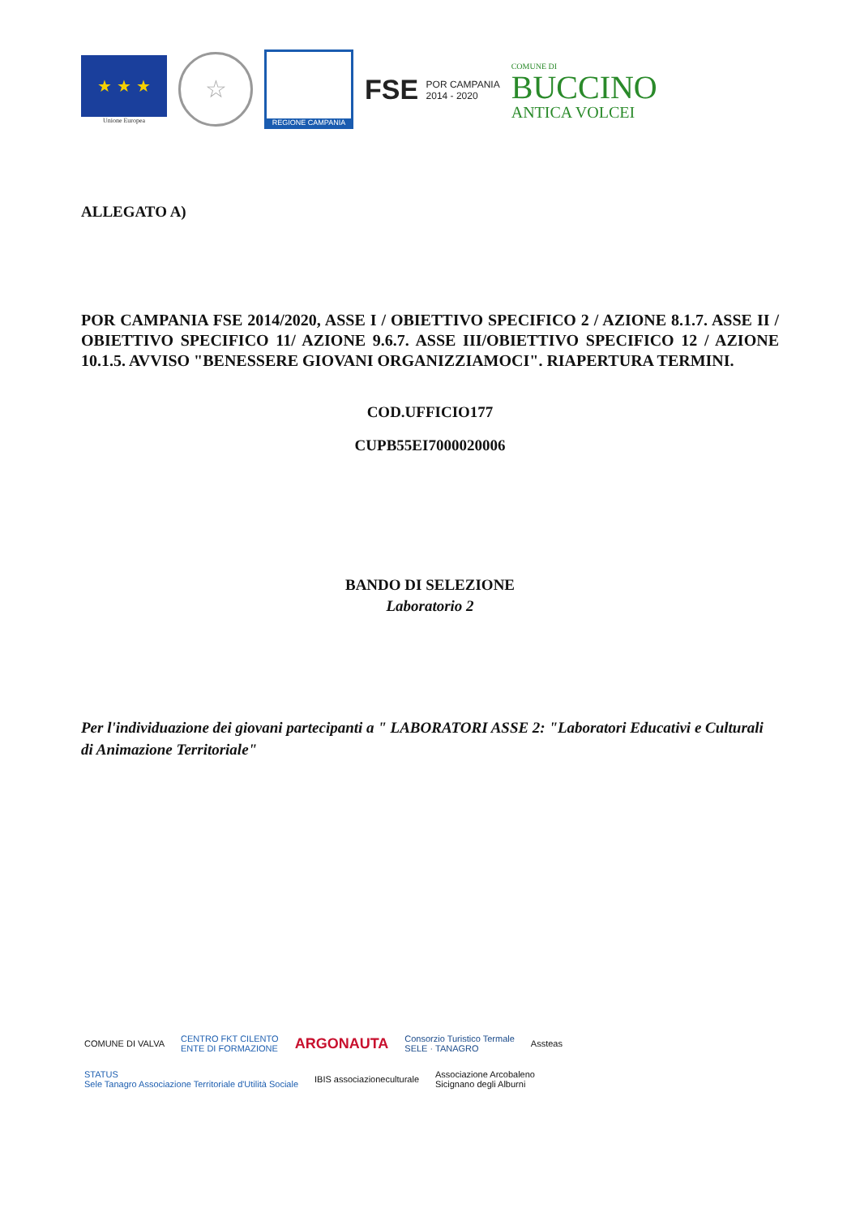★ ★ ★
Unione Europea
☆
REGIONE CAMPANIA
FSE POR CAMPANIA
2014 - 2020
COMUNE DI
BUCCINO
ANTICA VOLCEI
ALLEGATO A)
POR CAMPANIA FSE 2014/2020, ASSE I / OBIETTIVO SPECIFICO 2 / AZIONE 8.1.7. ASSE II / OBIETTIVO SPECIFICO 11/ AZIONE 9.6.7. ASSE III/OBIETTIVO SPECIFICO 12 / AZIONE 10.1.5. AVVISO "BENESSERE GIOVANI ORGANIZZIAMOCI". RIAPERTURA TERMINI.
COD.UFFICIO177
CUPB55EI7000020006
BANDO DI SELEZIONE
Laboratorio 2
Per l'individuazione dei giovani partecipanti a " LABORATORI ASSE 2: "Laboratori Educativi e Culturali di Animazione Territoriale"
COMUNE DI VALVA
CENTRO FKT CILENTO
ENTE DI FORMAZIONE
ARGONAUTA
Consorzio Turistico Termale
SELE · TANAGRO
Assteas
STATUS
Sele Tanagro Associazione Territoriale d'Utilità Sociale
IBIS associazioneculturale
Associazione Arcobaleno
Sicignano degli Alburni